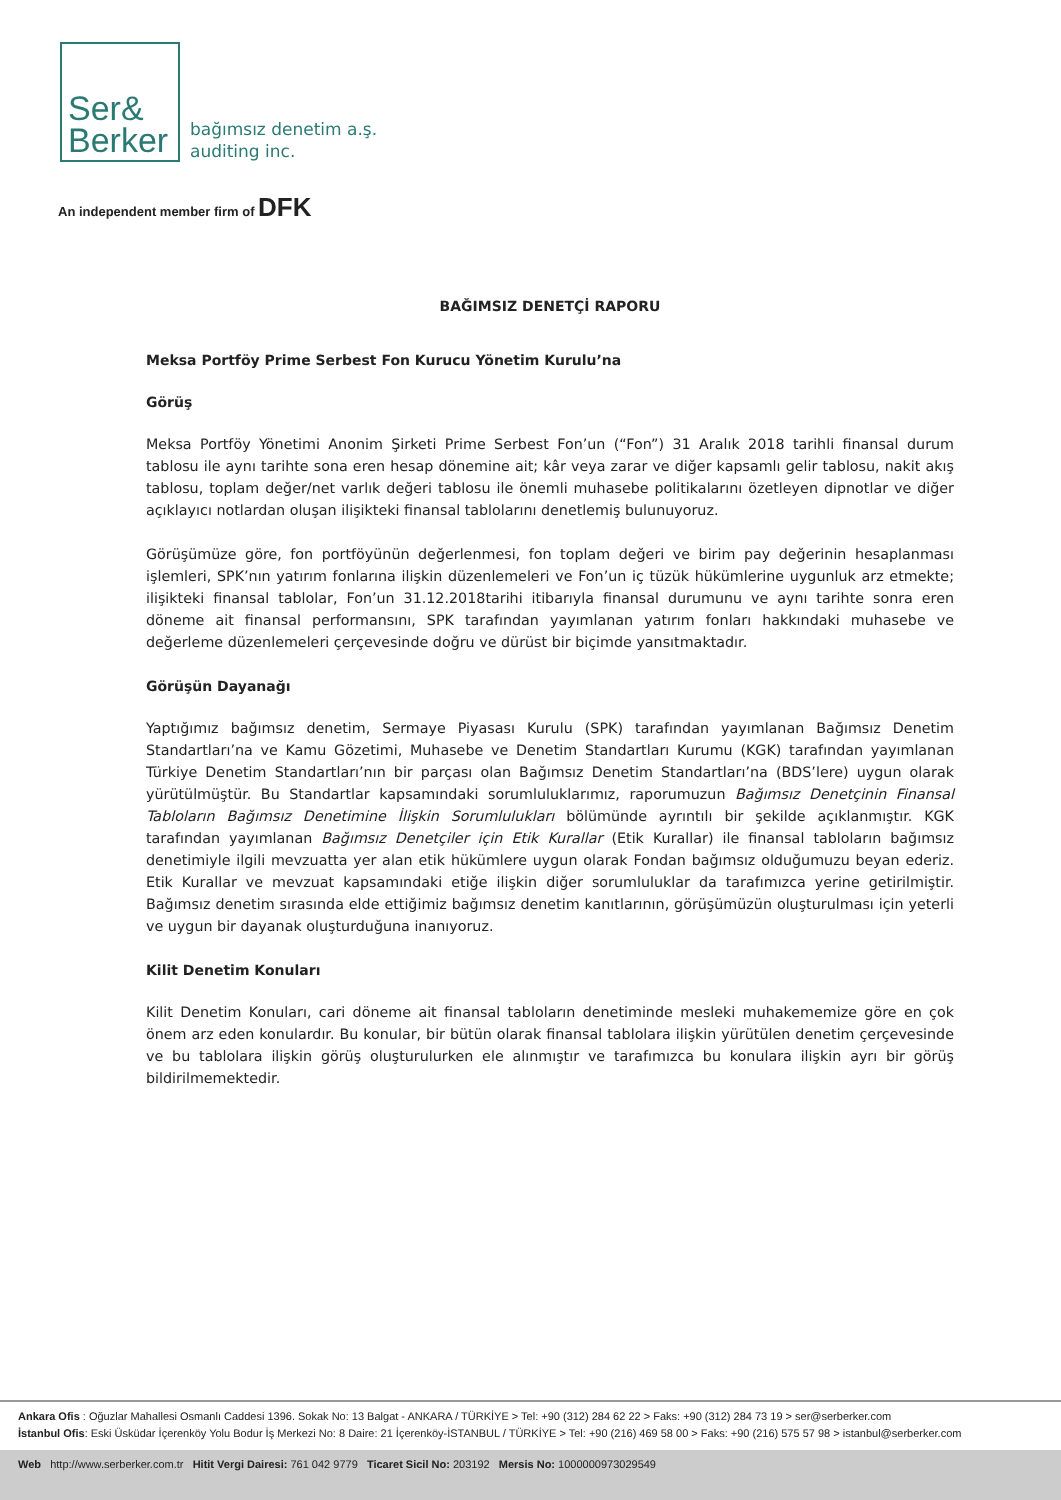Ser&
Berker
bağımsız denetim a.ş.
auditing inc.
An independent member firm of DFK
BAĞIMSIZ DENETÇİ RAPORU
Meksa Portföy Prime Serbest Fon Kurucu Yönetim Kurulu’na
Görüş
Meksa Portföy Yönetimi Anonim Şirketi Prime Serbest Fon’un (“Fon”) 31 Aralık 2018 tarihli finansal durum tablosu ile aynı tarihte sona eren hesap dönemine ait; kâr veya zarar ve diğer kapsamlı gelir tablosu, nakit akış tablosu, toplam değer/net varlık değeri tablosu ile önemli muhasebe politikalarını özetleyen dipnotlar ve diğer açıklayıcı notlardan oluşan ilişikteki finansal tablolarını denetlemiş bulunuyoruz.
Görüşümüze göre, fon portföyünün değerlenmesi, fon toplam değeri ve birim pay değerinin hesaplanması işlemleri, SPK’nın yatırım fonlarına ilişkin düzenlemeleri ve Fon’un iç tüzük hükümlerine uygunluk arz etmekte; ilişikteki finansal tablolar, Fon’un 31.12.2018tarihi itibarıyla finansal durumunu ve aynı tarihte sonra eren döneme ait finansal performansını, SPK tarafından yayımlanan yatırım fonları hakkındaki muhasebe ve değerleme düzenlemeleri çerçevesinde doğru ve dürüst bir biçimde yansıtmaktadır.
Görüşün Dayanağı
Yaptığımız bağımsız denetim, Sermaye Piyasası Kurulu (SPK) tarafından yayımlanan Bağımsız Denetim Standartları’na ve Kamu Gözetimi, Muhasebe ve Denetim Standartları Kurumu (KGK) tarafından yayımlanan Türkiye Denetim Standartları’nın bir parçası olan Bağımsız Denetim Standartları’na (BDS’lere) uygun olarak yürütülmüştür. Bu Standartlar kapsamındaki sorumluluklarımız, raporumuzun Bağımsız Denetçinin Finansal Tabloların Bağımsız Denetimine İlişkin Sorumlulukları bölümünde ayrıntılı bir şekilde açıklanmıştır. KGK tarafından yayımlanan Bağımsız Denetçiler için Etik Kurallar (Etik Kurallar) ile finansal tabloların bağımsız denetimiyle ilgili mevzuatta yer alan etik hükümlere uygun olarak Fondan bağımsız olduğumuzu beyan ederiz. Etik Kurallar ve mevzuat kapsamındaki etiğe ilişkin diğer sorumluluklar da tarafımızca yerine getirilmiştir. Bağımsız denetim sırasında elde ettiğimiz bağımsız denetim kanıtlarının, görüşümüzün oluşturulması için yeterli ve uygun bir dayanak oluşturduğuna inanıyoruz.
Kilit Denetim Konuları
Kilit Denetim Konuları, cari döneme ait finansal tabloların denetiminde mesleki muhakememize göre en çok önem arz eden konulardır. Bu konular, bir bütün olarak finansal tablolara ilişkin yürütülen denetim çerçevesinde ve bu tablolara ilişkin görüş oluşturulurken ele alınmıştır ve tarafımızca bu konulara ilişkin ayrı bir görüş bildirilmemektedir.
Ankara Ofis : Oğuzlar Mahallesi Osmanlı Caddesi 1396. Sokak No: 13 Balgat - ANKARA / TÜRKİYE > Tel: +90 (312) 284 62 22 > Faks: +90 (312) 284 73 19 > ser@serberker.com
İstanbul Ofis: Eski Üsküdar İçerenköy Yolu Bodur İş Merkezi No: 8 Daire: 21 İçerenköy-İSTANBUL / TÜRKİYE > Tel: +90 (216) 469 58 00 > Faks: +90 (216) 575 57 98 > istanbul@serberker.com
Web http://www.serberker.com.tr Hitit Vergi Dairesi: 761 042 9779 Ticaret Sicil No: 203192 Mersis No: 1000000973029549